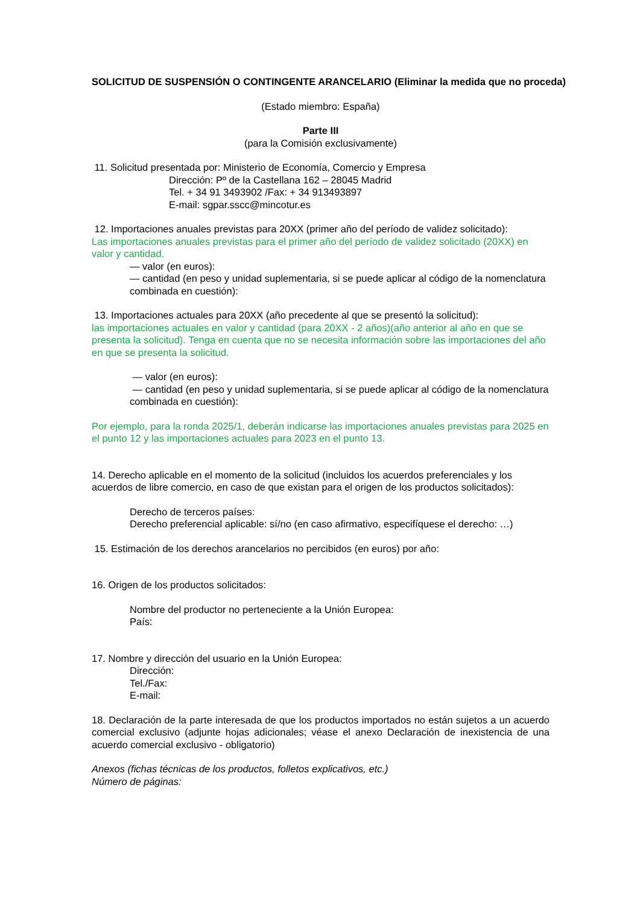SOLICITUD DE SUSPENSIÓN O CONTINGENTE ARANCELARIO (Eliminar la medida que no proceda)
(Estado miembro: España)
Parte III
(para la Comisión exclusivamente)
11. Solicitud presentada por: Ministerio de Economía, Comercio y Empresa
Dirección: Pº de la Castellana 162 – 28045 Madrid
Tel. + 34 91 3493902 /Fax: + 34 913493897
E-mail: sgpar.sscc@mincotur.es
12. Importaciones anuales previstas para 20XX (primer año del período de validez solicitado):
Las importaciones anuales previstas para el primer año del período de validez solicitado (20XX) en valor y cantidad.
— valor (en euros):
— cantidad (en peso y unidad suplementaria, si se puede aplicar al código de la nomenclatura combinada en cuestión):
13. Importaciones actuales para 20XX (año precedente al que se presentó la solicitud):
las importaciones actuales en valor y cantidad (para 20XX - 2 años)(año anterior al año en que se presenta la solicitud). Tenga en cuenta que no se necesita información sobre las importaciones del año en que se presenta la solicitud.
— valor (en euros):
— cantidad (en peso y unidad suplementaria, si se puede aplicar al código de la nomenclatura combinada en cuestión):
Por ejemplo, para la ronda 2025/1, deberán indicarse las importaciones anuales previstas para 2025 en el punto 12 y las importaciones actuales para 2023 en el punto 13.
14. Derecho aplicable en el momento de la solicitud (incluidos los acuerdos preferenciales y los acuerdos de libre comercio, en caso de que existan para el origen de los productos solicitados):
Derecho de terceros países:
Derecho preferencial aplicable: sí/no (en caso afirmativo, especifíquese el derecho: …)
15. Estimación de los derechos arancelarios no percibidos (en euros) por año:
16. Origen de los productos solicitados:
Nombre del productor no perteneciente a la Unión Europea:
País:
17. Nombre y dirección del usuario en la Unión Europea:
Dirección:
Tel./Fax:
E-mail:
18. Declaración de la parte interesada de que los productos importados no están sujetos a un acuerdo comercial exclusivo (adjunte hojas adicionales; véase el anexo Declaración de inexistencia de una acuerdo comercial exclusivo - obligatorio)
Anexos (fichas técnicas de los productos, folletos explicativos, etc.)
Número de páginas: